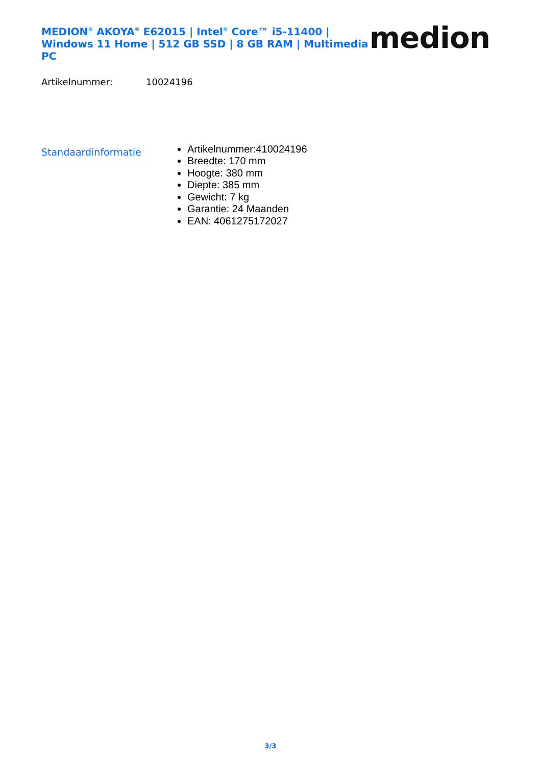MEDION<sup>®</sup> AKOYA<sup>®</sup> E62015 | Intel<sup>®</sup> Core™ i5-11400 |
Windows 11 Home | 512 GB SSD | 8 GB RAM | Multimedia PC
medion
Artikelnummer: 10024196
Standaardinformatie
Artikelnummer:410024196
Breedte: 170 mm
Hoogte: 380 mm
Diepte: 385 mm
Gewicht: 7 kg
Garantie: 24 Maanden
EAN: 4061275172027
3/3